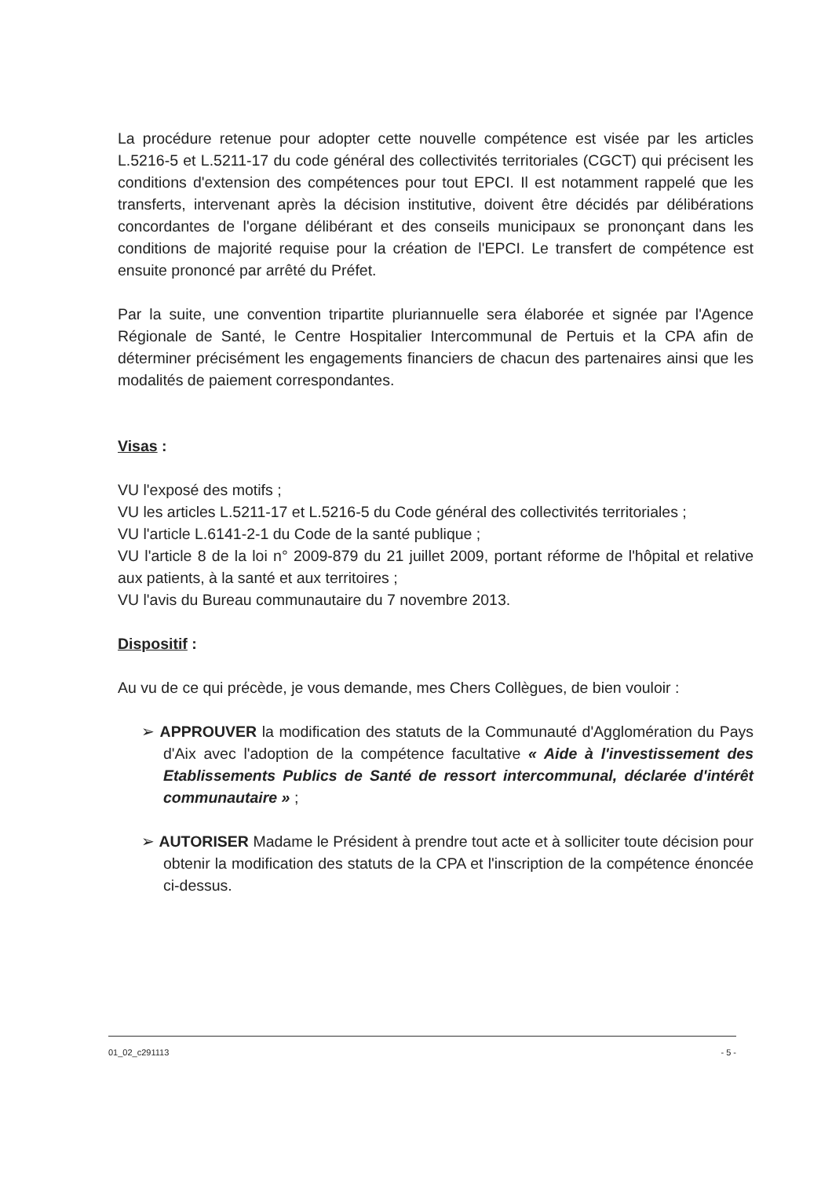La procédure retenue pour adopter cette nouvelle compétence est visée par les articles L.5216-5 et L.5211-17 du code général des collectivités territoriales (CGCT) qui précisent les conditions d'extension des compétences pour tout EPCI. Il est notamment rappelé que les transferts, intervenant après la décision institutive, doivent être décidés par délibérations concordantes de l'organe délibérant et des conseils municipaux se prononçant dans les conditions de majorité requise pour la création de l'EPCI. Le transfert de compétence est ensuite prononcé par arrêté du Préfet.
Par la suite, une convention tripartite pluriannuelle sera élaborée et signée par l'Agence Régionale de Santé, le Centre Hospitalier Intercommunal de Pertuis et la CPA afin de déterminer précisément les engagements financiers de chacun des partenaires ainsi que les modalités de paiement correspondantes.
Visas :
VU l'exposé des motifs ;
VU les articles L.5211-17 et L.5216-5 du Code général des collectivités territoriales ;
VU l'article L.6141-2-1 du Code de la santé publique ;
VU l'article 8 de la loi n° 2009-879 du 21 juillet 2009, portant réforme de l'hôpital et relative aux patients, à la santé et aux territoires ;
VU l'avis du Bureau communautaire du 7 novembre 2013.
Dispositif :
Au vu de ce qui précède, je vous demande, mes Chers Collègues, de bien vouloir :
➢ APPROUVER la modification des statuts de la Communauté d'Agglomération du Pays d'Aix avec l'adoption de la compétence facultative « Aide à l'investissement des Etablissements Publics de Santé de ressort intercommunal, déclarée d'intérêt communautaire » ;
➢ AUTORISER Madame le Président à prendre tout acte et à solliciter toute décision pour obtenir la modification des statuts de la CPA et l'inscription de la compétence énoncée ci-dessus.
01_02_c291113 - 5 -